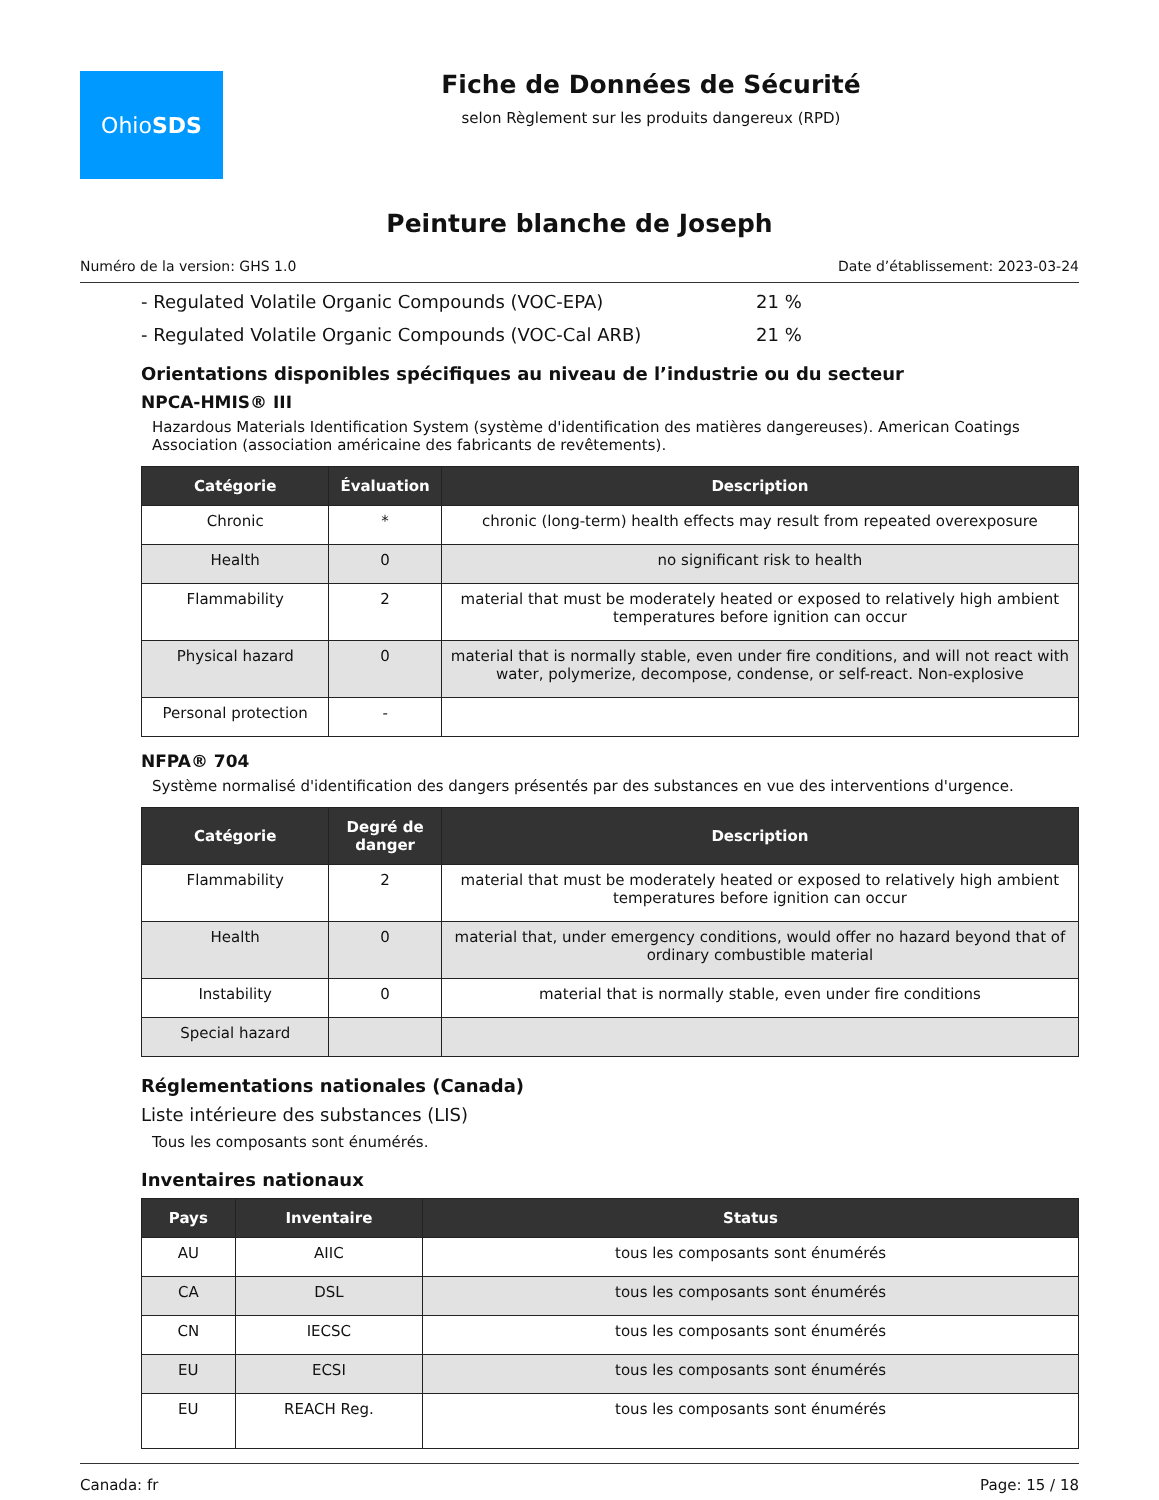Ohio SDS
Fiche de Données de Sécurité
selon Règlement sur les produits dangereux (RPD)
Peinture blanche de Joseph
Numéro de la version: GHS 1.0 Date d’établissement: 2023-03-24
- Regulated Volatile Organic Compounds (VOC-EPA) 21 %
- Regulated Volatile Organic Compounds (VOC-Cal ARB) 21 %
Orientations disponibles spécifiques au niveau de l’industrie ou du secteur
NPCA-HMIS® III
Hazardous Materials Identification System (système d'identification des matières dangereuses). American Coatings Association (association américaine des fabricants de revêtements).
| Catégorie | Évaluation | Description |
| --- | --- | --- |
| Chronic | * | chronic (long-term) health effects may result from repeated overexposure |
| Health | 0 | no significant risk to health |
| Flammability | 2 | material that must be moderately heated or exposed to relatively high ambient temperatures before ignition can occur |
| Physical hazard | 0 | material that is normally stable, even under fire conditions, and will not react with water, polymerize, decompose, condense, or self-react. Non-explosive |
| Personal protection | - | |
NFPA® 704
Système normalisé d'identification des dangers présentés par des substances en vue des interventions d'urgence.
| Catégorie | Degré de danger | Description |
| --- | --- | --- |
| Flammability | 2 | material that must be moderately heated or exposed to relatively high ambient temperatures before ignition can occur |
| Health | 0 | material that, under emergency conditions, would offer no hazard beyond that of ordinary combustible material |
| Instability | 0 | material that is normally stable, even under fire conditions |
| Special hazard | | |
Réglementations nationales (Canada)
Liste intérieure des substances (LIS)
Tous les composants sont énumérés.
Inventaires nationaux
| Pays | Inventaire | Status |
| --- | --- | --- |
| AU | AIIC | tous les composants sont énumérés |
| CA | DSL | tous les composants sont énumérés |
| CN | IECSC | tous les composants sont énumérés |
| EU | ECSI | tous les composants sont énumérés |
| EU | REACH Reg. | tous les composants sont énumérés |
Canada: fr Page: 15 / 18